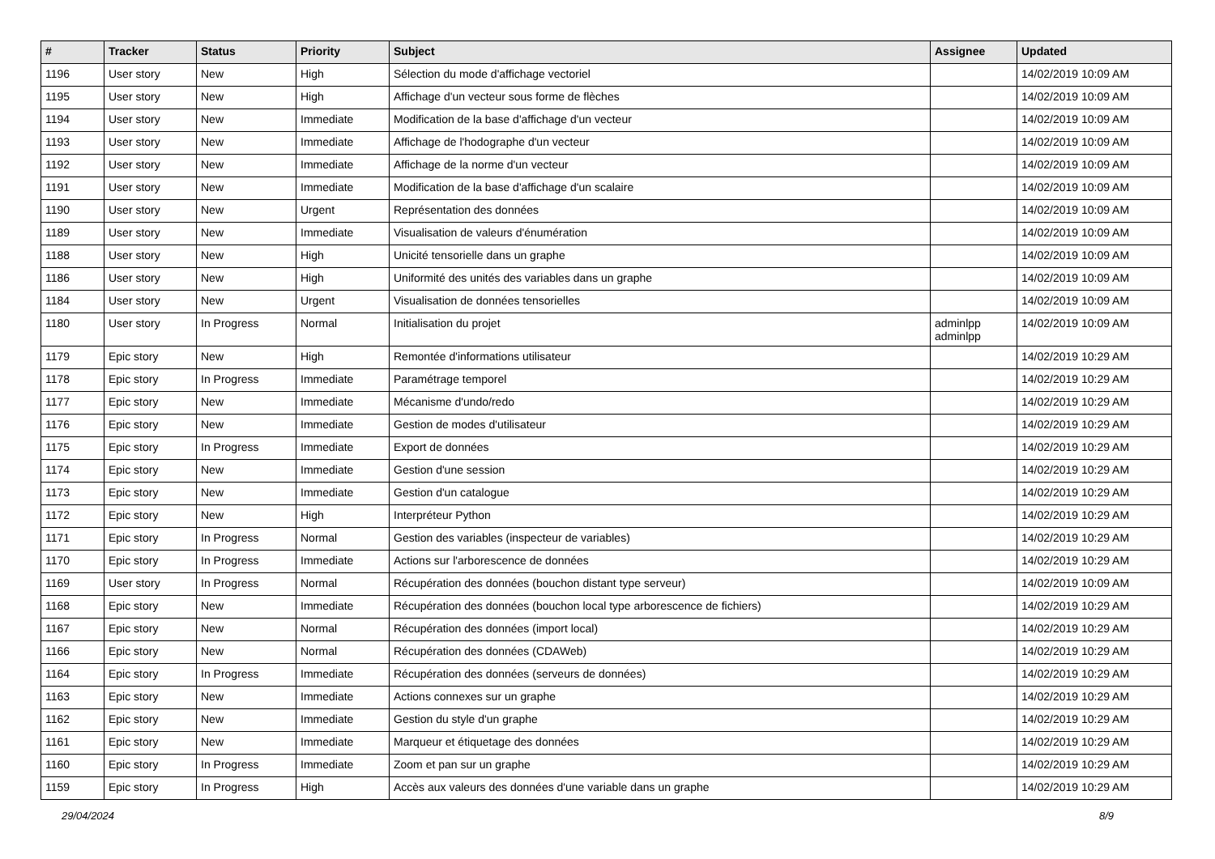| # | Tracker | Status | Priority | Subject | Assignee | Updated |
| --- | --- | --- | --- | --- | --- | --- |
| 1196 | User story | New | High | Sélection du mode d'affichage vectoriel | | 14/02/2019 10:09 AM |
| 1195 | User story | New | High | Affichage d'un vecteur sous forme de flèches | | 14/02/2019 10:09 AM |
| 1194 | User story | New | Immediate | Modification de la base d'affichage d'un vecteur | | 14/02/2019 10:09 AM |
| 1193 | User story | New | Immediate | Affichage de l'hodographe d'un vecteur | | 14/02/2019 10:09 AM |
| 1192 | User story | New | Immediate | Affichage de la norme d'un vecteur | | 14/02/2019 10:09 AM |
| 1191 | User story | New | Immediate | Modification de la base d'affichage d'un scalaire | | 14/02/2019 10:09 AM |
| 1190 | User story | New | Urgent | Représentation des données | | 14/02/2019 10:09 AM |
| 1189 | User story | New | Immediate | Visualisation de valeurs d'énumération | | 14/02/2019 10:09 AM |
| 1188 | User story | New | High | Unicité tensorielle dans un graphe | | 14/02/2019 10:09 AM |
| 1186 | User story | New | High | Uniformité des unités des variables dans un graphe | | 14/02/2019 10:09 AM |
| 1184 | User story | New | Urgent | Visualisation de données tensorielles | | 14/02/2019 10:09 AM |
| 1180 | User story | In Progress | Normal | Initialisation du projet | adminlpp adminlpp | 14/02/2019 10:09 AM |
| 1179 | Epic story | New | High | Remontée d'informations utilisateur | | 14/02/2019 10:29 AM |
| 1178 | Epic story | In Progress | Immediate | Paramétrage temporel | | 14/02/2019 10:29 AM |
| 1177 | Epic story | New | Immediate | Mécanisme d'undo/redo | | 14/02/2019 10:29 AM |
| 1176 | Epic story | New | Immediate | Gestion de modes d'utilisateur | | 14/02/2019 10:29 AM |
| 1175 | Epic story | In Progress | Immediate | Export de données | | 14/02/2019 10:29 AM |
| 1174 | Epic story | New | Immediate | Gestion d'une session | | 14/02/2019 10:29 AM |
| 1173 | Epic story | New | Immediate | Gestion d'un catalogue | | 14/02/2019 10:29 AM |
| 1172 | Epic story | New | High | Interpréteur Python | | 14/02/2019 10:29 AM |
| 1171 | Epic story | In Progress | Normal | Gestion des variables (inspecteur de variables) | | 14/02/2019 10:29 AM |
| 1170 | Epic story | In Progress | Immediate | Actions sur l'arborescence de données | | 14/02/2019 10:29 AM |
| 1169 | User story | In Progress | Normal | Récupération des données (bouchon distant type serveur) | | 14/02/2019 10:09 AM |
| 1168 | Epic story | New | Immediate | Récupération des données (bouchon local type arborescence de fichiers) | | 14/02/2019 10:29 AM |
| 1167 | Epic story | New | Normal | Récupération des données (import local) | | 14/02/2019 10:29 AM |
| 1166 | Epic story | New | Normal | Récupération des données (CDAWeb) | | 14/02/2019 10:29 AM |
| 1164 | Epic story | In Progress | Immediate | Récupération des données (serveurs de données) | | 14/02/2019 10:29 AM |
| 1163 | Epic story | New | Immediate | Actions connexes sur un graphe | | 14/02/2019 10:29 AM |
| 1162 | Epic story | New | Immediate | Gestion du style d'un graphe | | 14/02/2019 10:29 AM |
| 1161 | Epic story | New | Immediate | Marqueur et étiquetage des données | | 14/02/2019 10:29 AM |
| 1160 | Epic story | In Progress | Immediate | Zoom et pan sur un graphe | | 14/02/2019 10:29 AM |
| 1159 | Epic story | In Progress | High | Accès aux valeurs des données d'une variable dans un graphe | | 14/02/2019 10:29 AM |
29/04/2024 8/9